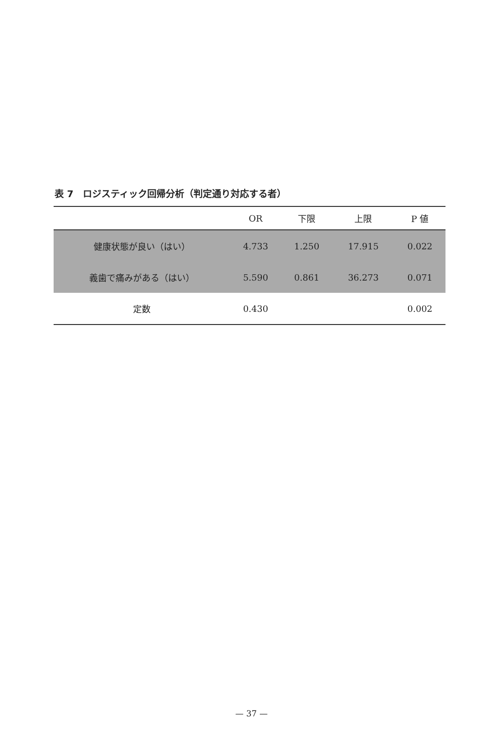表 7　ロジスティック回帰分析（判定通り対応する者）
| | OR | 下限 | 上限 | P 値 |
| --- | --- | --- | --- | --- |
| 健康状態が良い（はい） | 4.733 | 1.250 | 17.915 | 0.022 |
| 義歯で痛みがある（はい） | 5.590 | 0.861 | 36.273 | 0.071 |
| 定数 | 0.430 | | | 0.002 |
— 37 —